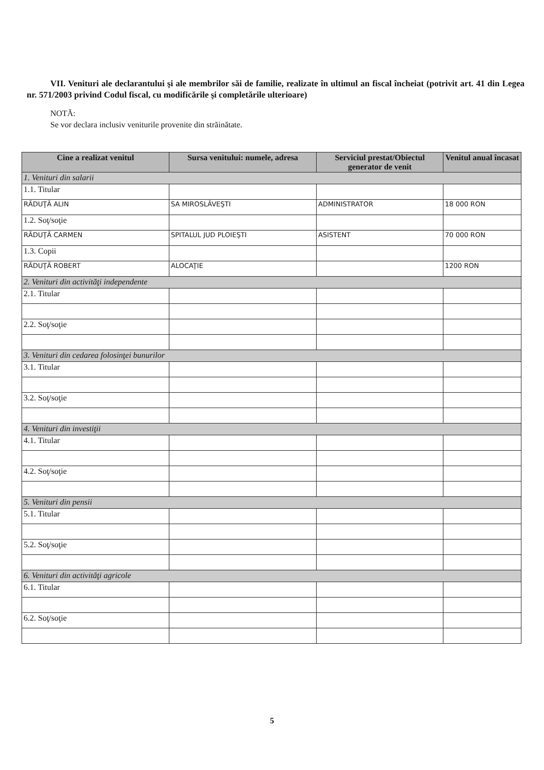VII. Venituri ale declarantului şi ale membrilor săi de familie, realizate în ultimul an fiscal încheiat (potrivit art. 41 din Legea nr. 571/2003 privind Codul fiscal, cu modificările şi completările ulterioare)
NOTĂ:
Se vor declara inclusiv veniturile provenite din străinătate.
| Cine a realizat venitul | Sursa venitului: numele, adresa | Serviciul prestat/Obiectul generator de venit | Venitul anual încasat |
| --- | --- | --- | --- |
| 1. Venituri din salarii | | | |
| 1.1. Titular | | | |
| RĂDUŢĂ ALIN | SA MIROSLĂVEŞTI | ADMINISTRATOR | 18 000 RON |
| 1.2. Soţ/soţie | | | |
| RĂDUŢĂ CARMEN | SPITALUL JUD PLOIEŞTI | ASISTENT | 70 000 RON |
| 1.3. Copii | | | |
| RĂDUŢĂ ROBERT | ALOCAŢIE | | 1200 RON |
| 2. Venituri din activităţi independente | | | |
| 2.1. Titular | | | |
| 2.2. Soţ/soţie | | | |
| 3. Venituri din cedarea folosinţei bunurilor | | | |
| 3.1. Titular | | | |
| 3.2. Soţ/soţie | | | |
| 4. Venituri din investiţii | | | |
| 4.1. Titular | | | |
| 4.2. Soţ/soţie | | | |
| 5. Venituri din pensii | | | |
| 5.1. Titular | | | |
| 5.2. Soţ/soţie | | | |
| 6. Venituri din activităţi agricole | | | |
| 6.1. Titular | | | |
| 6.2. Soţ/soţie | | | |
5